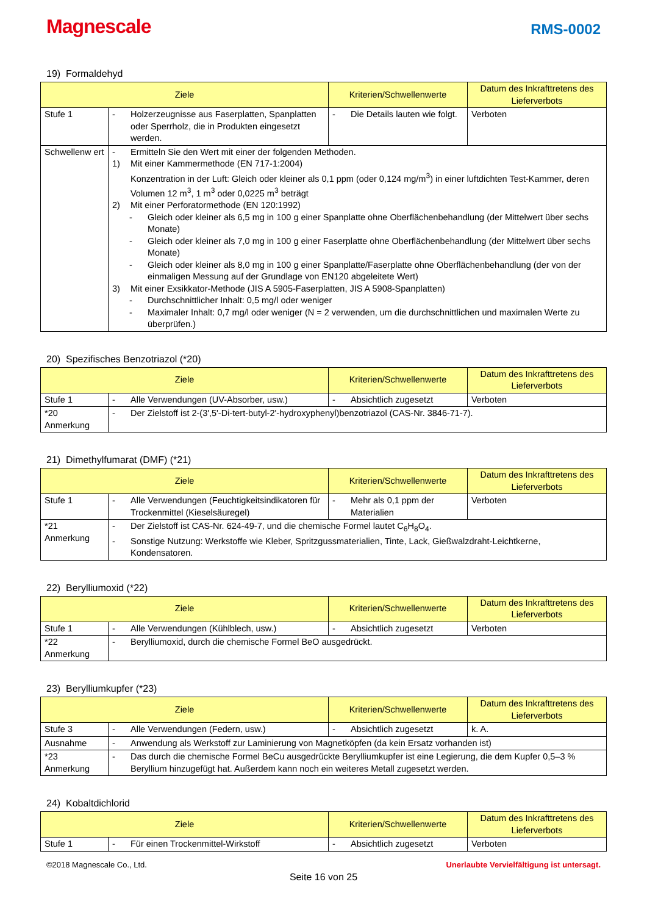Magnescale
RMS-0002
19) Formaldehyd
| Ziele | | Kriterien/Schwellenwerte | Datum des Inkrafttretens des Lieferverbots |
| --- | --- | --- | --- |
| Stufe 1 | - Holzerzeugnisse aus Faserplatten, Spanplatten oder Sperrholz, die in Produkten eingesetzt werden. | - Die Details lauten wie folgt. | Verboten |
| Schwellenw ert | - Ermitteln Sie den Wert mit einer der folgenden Methoden. 1) Mit einer Kammermethode (EN 717-1:2004) Konzentration in der Luft: Gleich oder kleiner als 0,1 ppm (oder 0,124 mg/m<sup>3</sup>) in einer luftdichten Test-Kammer, deren Volumen 12 m<sup>3</sup>, 1 m<sup>3</sup> oder 0,0225 m<sup>3</sup> beträgt 2) Mit einer Perforatormethode (EN 120:1992) - Gleich oder kleiner als 6,5 mg in 100 g einer Spanplatte ohne Oberflächenbehandlung (der Mittelwert über sechs Monate) - Gleich oder kleiner als 7,0 mg in 100 g einer Faserplatte ohne Oberflächenbehandlung (der Mittelwert über sechs Monate) - Gleich oder kleiner als 8,0 mg in 100 g einer Spanplatte/Faserplatte ohne Oberflächenbehandlung (der von der einmaligen Messung auf der Grundlage von EN120 abgeleitete Wert) 3) Mit einer Exsikkator-Methode (JIS A 5905-Faserplatten, JIS A 5908-Spanplatten) - Durchschnittlicher Inhalt: 0,5 mg/l oder weniger - Maximaler Inhalt: 0,7 mg/l oder weniger (N = 2 verwenden, um die durchschnittlichen und maximalen Werte zu überprüfen.) | | |
20) Spezifisches Benzotriazol (*20)
| Ziele | | Kriterien/Schwellenwerte | Datum des Inkrafttretens des Lieferverbots |
| --- | --- | --- | --- |
| Stufe 1 | - Alle Verwendungen (UV-Absorber, usw.) | - Absichtlich zugesetzt | Verboten |
| *20 Anmerkung | - Der Zielstoff ist 2-(3',5'-Di-tert-butyl-2'-hydroxyphenyl)benzotriazol (CAS-Nr. 3846-71-7). | | |
21) Dimethylfumarat (DMF) (*21)
| Ziele | | Kriterien/Schwellenwerte | Datum des Inkrafttretens des Lieferverbots |
| --- | --- | --- | --- |
| Stufe 1 | - Alle Verwendungen (Feuchtigkeitsindikatoren für Trockenmittel (Kieselsäuregel) | - Mehr als 0,1 ppm der Materialien | Verboten |
| *21 Anmerkung | - Der Zielstoff ist CAS-Nr. 624-49-7, und die chemische Formel lautet C<sub>6</sub>H<sub>8</sub>O<sub>4</sub>. - Sonstige Nutzung: Werkstoffe wie Kleber, Spritzgussmaterialien, Tinte, Lack, Gießwalzdraht-Leichtkerne, Kondensatoren. | | |
22) Berylliumoxid (*22)
| Ziele | | Kriterien/Schwellenwerte | Datum des Inkrafttretens des Lieferverbots |
| --- | --- | --- | --- |
| Stufe 1 | - Alle Verwendungen (Kühlblech, usw.) | - Absichtlich zugesetzt | Verboten |
| *22 Anmerkung | - Berylliumoxid, durch die chemische Formel BeO ausgedrückt. | | |
23) Berylliumkupfer (*23)
| Ziele | | Kriterien/Schwellenwerte | Datum des Inkrafttretens des Lieferverbots |
| --- | --- | --- | --- |
| Stufe 3 | - Alle Verwendungen (Federn, usw.) | - Absichtlich zugesetzt | k. A. |
| Ausnahme | - Anwendung als Werkstoff zur Laminierung von Magnetköpfen (da kein Ersatz vorhanden ist) | | |
| *23 Anmerkung | - Das durch die chemische Formel BeCu ausgedrückte Berylliumkupfer ist eine Legierung, die dem Kupfer 0,5–3 % Beryllium hinzugefügt hat. Außerdem kann noch ein weiteres Metall zugesetzt werden. | | |
24) Kobaltdichlorid
| Ziele | | Kriterien/Schwellenwerte | Datum des Inkrafttretens des Lieferverbots |
| --- | --- | --- | --- |
| Stufe 1 | - Für einen Trockenmittel-Wirkstoff | - Absichtlich zugesetzt | Verboten |
©2018 Magnescale Co., Ltd. Unerlaubte Vervielfältigung ist untersagt.
Seite 16 von 25